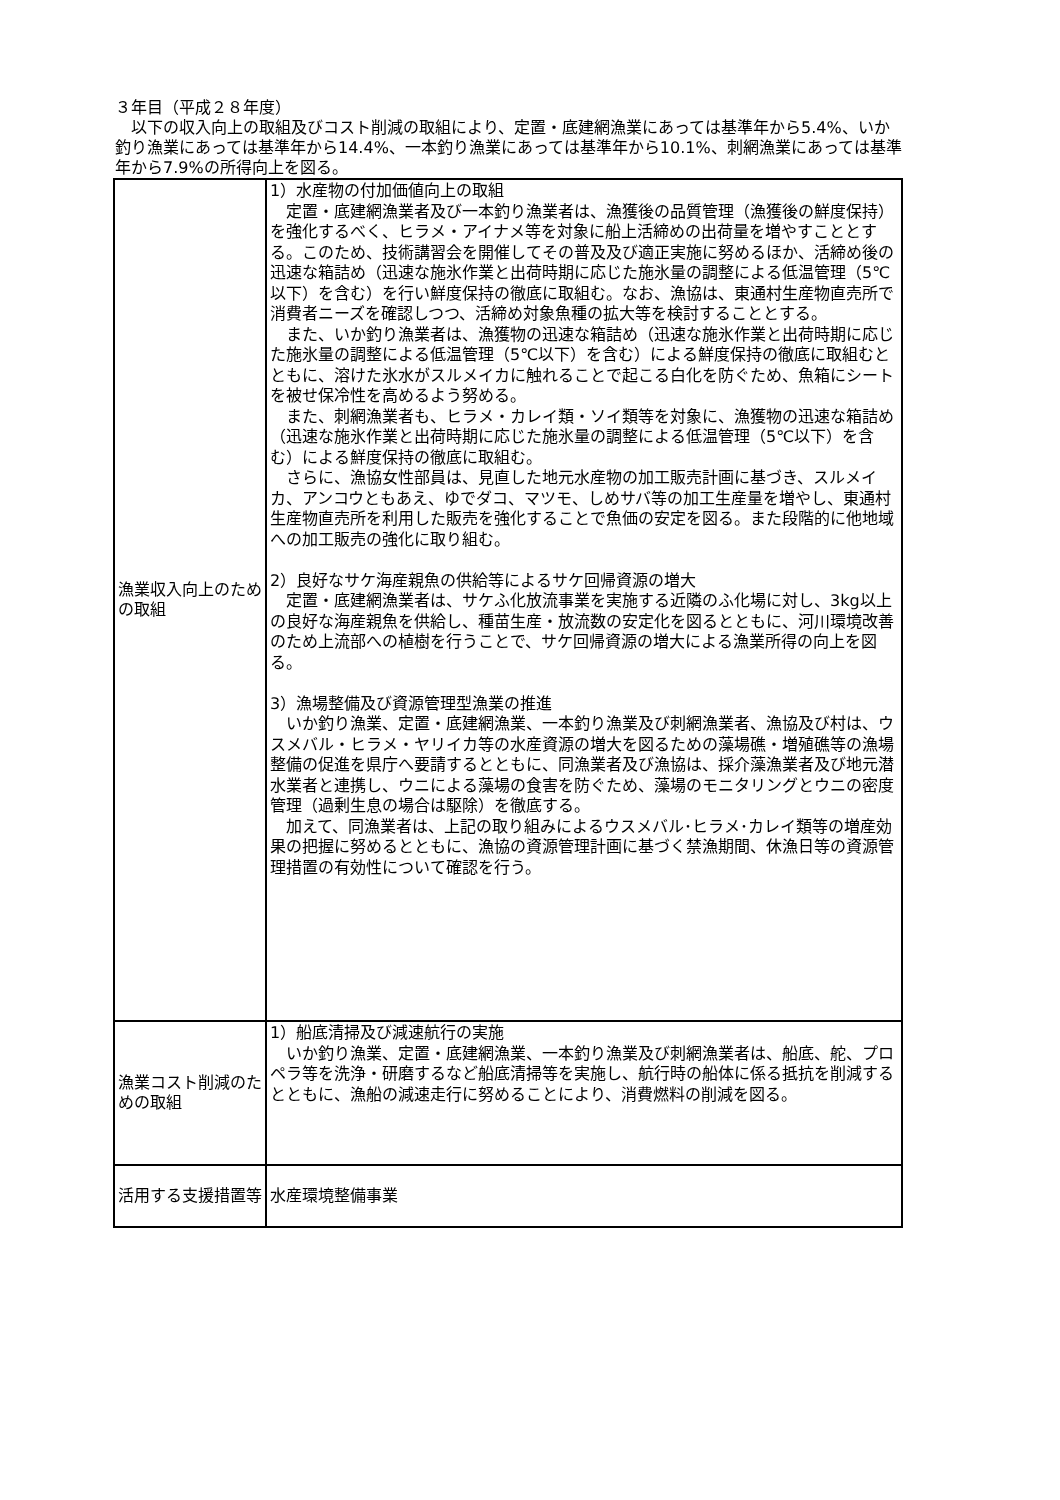３年目（平成２８年度）
　以下の収入向上の取組及びコスト削減の取組により、定置・底建網漁業にあっては基準年から5.4%、いか釣り漁業にあっては基準年から14.4%、一本釣り漁業にあっては基準年から10.1%、刺網漁業にあっては基準年から7.9%の所得向上を図る。
| 漁業収入向上のための取組 | 1）水産物の付加価値向上の取組 定置・底建網漁業者及び一本釣り漁業者は、漁獲後の品質管理（漁獲後の鮮度保持）を強化するべく、ヒラメ・アイナメ等を対象に船上活締めの出荷量を増やすこととする。このため、技術講習会を開催してその普及及び適正実施に努めるほか、活締め後の迅速な箱詰め（迅速な施氷作業と出荷時期に応じた施氷量の調整による低温管理（5℃以下）を含む）を行い鮮度保持の徹底に取組む。なお、漁協は、東通村生産物直売所で消費者ニーズを確認しつつ、活締め対象魚種の拡大等を検討することとする。 また、いか釣り漁業者は、漁獲物の迅速な箱詰め（迅速な施氷作業と出荷時期に応じた施氷量の調整による低温管理（5℃以下）を含む）による鮮度保持の徹底に取組むとともに、溶けた氷水がスルメイカに触れることで起こる白化を防ぐため、魚箱にシートを被せ保冷性を高めるよう努める。 また、刺網漁業者も、ヒラメ・カレイ類・ソイ類等を対象に、漁獲物の迅速な箱詰め（迅速な施氷作業と出荷時期に応じた施氷量の調整による低温管理（5℃以下）を含む）による鮮度保持の徹底に取組む。 さらに、漁協女性部員は、見直した地元水産物の加工販売計画に基づき、スルメイカ、アンコウともあえ、ゆでダコ、マツモ、しめサバ等の加工生産量を増やし、東通村生産物直売所を利用した販売を強化することで魚価の安定を図る。また段階的に他地域への加工販売の強化に取り組む。 2）良好なサケ海産親魚の供給等によるサケ回帰資源の増大 定置・底建網漁業者は、サケふ化放流事業を実施する近隣のふ化場に対し、3kg以上の良好な海産親魚を供給し、種苗生産・放流数の安定化を図るとともに、河川環境改善のため上流部への植樹を行うことで、サケ回帰資源の増大による漁業所得の向上を図る。 3）漁場整備及び資源管理型漁業の推進 いか釣り漁業、定置・底建網漁業、一本釣り漁業及び刺網漁業者、漁協及び村は、ウスメバル・ヒラメ・ヤリイカ等の水産資源の増大を図るための藻場礁・増殖礁等の漁場整備の促進を県庁へ要請するとともに、同漁業者及び漁協は、採介藻漁業者及び地元潜水業者と連携し、ウニによる藻場の食害を防ぐため、藻場のモニタリングとウニの密度管理（過剰生息の場合は駆除）を徹底する。 加えて、同漁業者は、上記の取り組みによるウスメバル･ヒラメ･カレイ類等の増産効果の把握に努めるとともに、漁協の資源管理計画に基づく禁漁期間、休漁日等の資源管理措置の有効性について確認を行う。 |
| 漁業コスト削減のための取組 | 1）船底清掃及び減速航行の実施 いか釣り漁業、定置・底建網漁業、一本釣り漁業及び刺網漁業者は、船底、舵、プロペラ等を洗浄・研磨するなど船底清掃等を実施し、航行時の船体に係る抵抗を削減するとともに、漁船の減速走行に努めることにより、消費燃料の削減を図る。 |
| 活用する支援措置等 | 水産環境整備事業 |